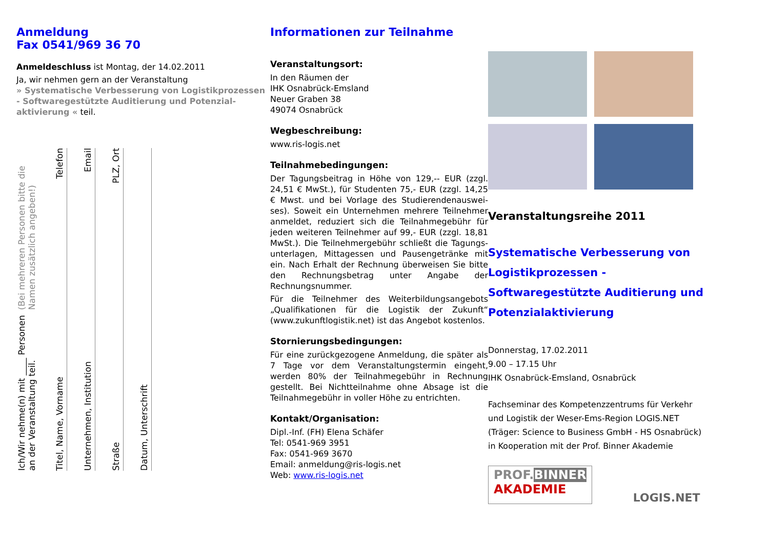Anmeldung
Fax 0541/969 36 70
Anmeldeschluss ist Montag, der 14.02.2011
Ja, wir nehmen gern an der Veranstaltung
» Systematische Verbesserung von Logistikprozes­sen - Softwaregestützte Auditierung und Potenzial­aktivierung « teil.
Ich/Wir nehme(n) mit ____ Personen an der Veranstaltung teil. (Bei mehreren Personen bitte die Namen zusätzlich angeben!)
Titel, Name, Vorname Telefon
Unternehmen, Institution Email
Straße PLZ, Ort
Datum, Unterschrift
Informationen zur Teilnahme
Veranstaltungsort:
In den Räumen der
IHK Osnabrück-Emsland
Neuer Graben 38
49074 Osnabrück
Wegbeschreibung:
www.ris-logis.net
Teilnahmebedingungen:
Der Tagungsbeitrag in Höhe von 129,-- EUR (zzgl. 24,51 € MwSt.), für Studenten 75,- EUR (zzgl. 14,25 € Mwst. und bei Vorlage des Studierendenauswei­ses). Soweit ein Unternehmen mehrere Teilnehmer anmeldet, reduziert sich die Teilnahmegebühr für jeden weiteren Teilnehmer auf 99,- EUR (zzgl. 18,81 MwSt.). Die Teilnehmergebühr schließt die Tagungs­unterlagen, Mittagessen und Pausengetränke mit ein. Nach Erhalt der Rechnung überweisen Sie bitte den Rechnungsbetrag unter Angabe der Rechnungsnum­mer.
Für die Teilnehmer des Weiterbildungsangebots „Qualifikationen für die Logistik der Zukunft“ (www.zukunftlogistik.net) ist das Angebot kostenlos.
Stornierungsbedingungen:
Für eine zurückgezogene Anmeldung, die später als 7 Tage vor dem Veranstaltungstermin eingeht, werden 80% der Teilnahmegebühr in Rechnung gestellt. Bei Nichtteilnahme ohne Absage ist die Teilnahmegebühr in voller Höhe zu entrichten.
Kontakt/Organisation:
Dipl.-Inf. (FH) Elena Schäfer
Tel: 0541-969 3951
Fax: 0541-969 3670
Email: anmeldung@ris-logis.net
Web: www.ris-logis.net
Veranstaltungsreihe 2011
Systematische Verbesserung von Lo­gistikprozessen - Softwaregestützte Auditierung und Potenzialaktivierung
Donnerstag, 17.02.2011
9.00 – 17.15 Uhr
IHK Osnabrück-Emsland, Osnabrück
Fachseminar des Kompetenzzentrums für Verkehr und Logistik der Weser-Ems-Region LOGIS.NET
(Träger: Science to Business GmbH - HS Osnabrück) in Kooperation mit der Prof. Binner Akademie
PROF. BINNER
AKADEMIE
LOGIS.NET